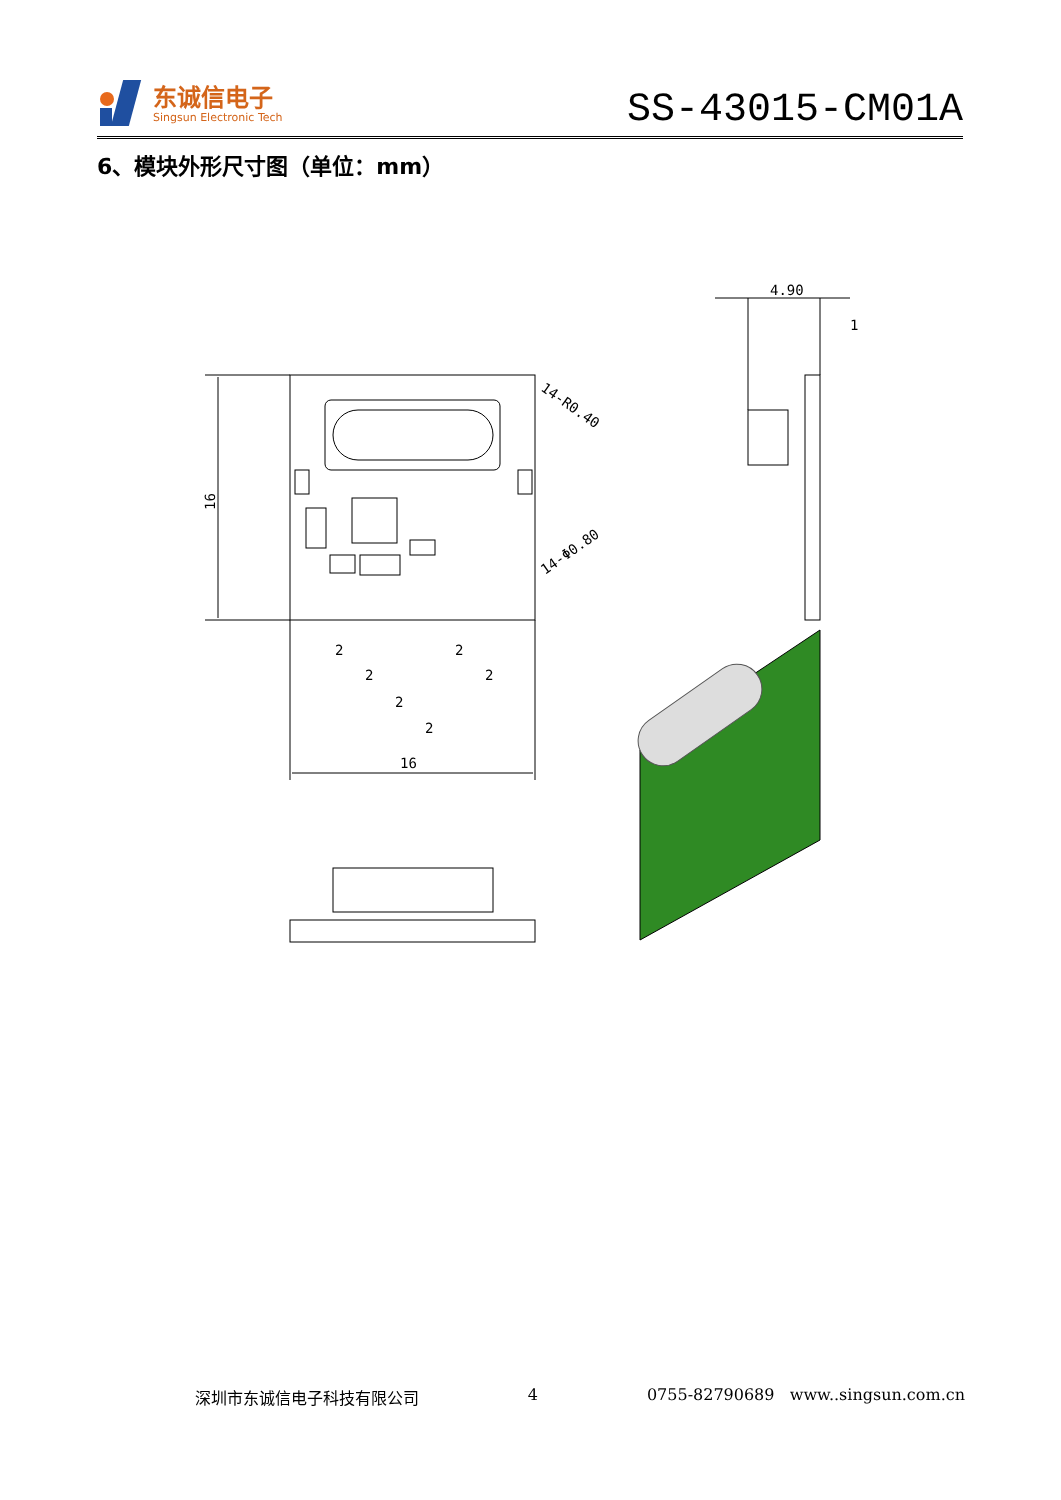东诚信电子
Singsun Electronic Tech
SS-43015-CM01A
6、模块外形尺寸图（单位：mm）
4.90
1
16
2
2
2
2
2
2
16
14-R0.40
14-Φ0.80
深圳市东诚信电子科技有限公司 4 0755-82790689 www..singsun.com.cn